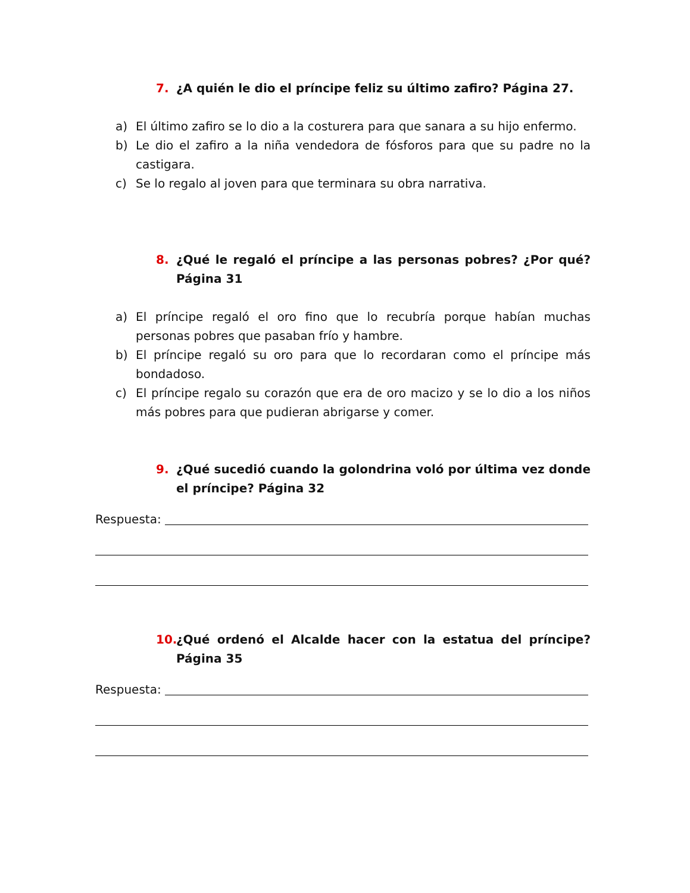7. ¿A quién le dio el príncipe feliz su último zafiro? Página 27.
a) El último zafiro se lo dio a la costurera para que sanara a su hijo enfermo.
b) Le dio el zafiro a la niña vendedora de fósforos para que su padre no la castigara.
c) Se lo regalo al joven para que terminara su obra narrativa.
8. ¿Qué le regaló el príncipe a las personas pobres? ¿Por qué? Página 31
a) El príncipe regaló el oro fino que lo recubría porque habían muchas personas pobres que pasaban frío y hambre.
b) El príncipe regaló su oro para que lo recordaran como el príncipe más bondadoso.
c) El príncipe regalo su corazón que era de oro macizo y se lo dio a los niños más pobres para que pudieran abrigarse y comer.
9. ¿Qué sucedió cuando la golondrina voló por última vez donde el príncipe? Página 32
Respuesta:
10. ¿Qué ordenó el Alcalde hacer con la estatua del príncipe? Página 35
Respuesta: